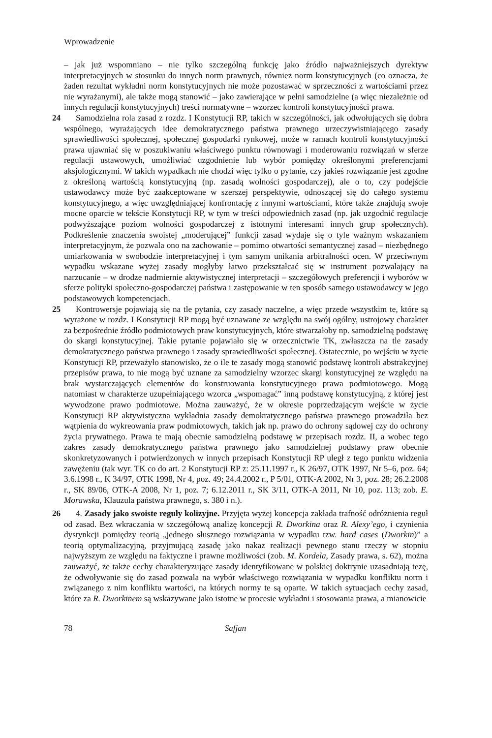Wprowadzenie
– jak już wspomniano – nie tylko szczególną funkcję jako źródło najważniejszych dyrektyw interpretacyjnych w stosunku do innych norm prawnych, również norm konstytucyjnych (co oznacza, że żaden rezultat wykładni norm konstytucyjnych nie może pozostawać w sprzeczności z wartościami przez nie wyrażanymi), ale także mogą stanowić – jako zawierające w pełni samodzielne (a więc niezależnie od innych regulacji konstytucyjnych) treści normatywne – wzorzec kontroli konstytucyjności prawa.
24 Samodzielna rola zasad z rozdz. I Konstytucji RP, takich w szczególności, jak odwołujących się dobra wspólnego, wyrażających idee demokratycznego państwa prawnego urzeczywistniającego zasady sprawiedliwości społecznej, społecznej gospodarki rynkowej, może w ramach kontroli konstytucyjności prawa ujawniać się w poszukiwaniu właściwego punktu równowagi i moderowaniu rozwiązań w sferze regulacji ustawowych, umożliwiać uzgodnienie lub wybór pomiędzy określonymi preferencjami aksjologicznymi. W takich wypadkach nie chodzi więc tylko o pytanie, czy jakieś rozwiązanie jest zgodne z określoną wartością konstytucyjną (np. zasadą wolności gospodarczej), ale o to, czy podejście ustawodawcy może być zaakceptowane w szerszej perspektywie, odnoszącej się do całego systemu konstytucyjnego, a więc uwzględniającej konfrontację z innymi wartościami, które także znajdują swoje mocne oparcie w tekście Konstytucji RP, w tym w treści odpowiednich zasad (np. jak uzgodnić regulacje podwyższające poziom wolności gospodarczej z istotnymi interesami innych grup społecznych). Podkreślenie znaczenia swoistej „moderującej” funkcji zasad wydaje się o tyle ważnym wskazaniem interpretacyjnym, że pozwala ono na zachowanie – pomimo otwartości semantycznej zasad – niezbędnego umiarkowania w swobodzie interpretacyjnej i tym samym unikania arbitralności ocen. W przeciwnym wypadku wskazane wyżej zasady mogłyby łatwo przekształcać się w instrument pozwalający na narzucanie – w drodze nadmiernie aktywistycznej interpretacji – szczegółowych preferencji i wyborów w sferze polityki społeczno-gospodarczej państwa i zastępowanie w ten sposób samego ustawodawcy w jego podstawowych kompetencjach.
25 Kontrowersje pojawiają się na tle pytania, czy zasady naczelne, a więc przede wszystkim te, które są wyrażone w rozdz. I Konstytucji RP mogą być uznawane ze względu na swój ogólny, ustrojowy charakter za bezpośrednie źródło podmiotowych praw konstytucyjnych, które stwarzałoby np. samodzielną podstawę do skargi konstytucyjnej. Takie pytanie pojawiało się w orzecznictwie TK, zwłaszcza na tle zasady demokratycznego państwa prawnego i zasady sprawiedliwości społecznej. Ostatecznie, po wejściu w życie Konstytucji RP, przeważyło stanowisko, że o ile te zasady mogą stanowić podstawę kontroli abstrakcyjnej przepisów prawa, to nie mogą być uznane za samodzielny wzorzec skargi konstytucyjnej ze względu na brak wystarczających elementów do konstruowania konstytucyjnego prawa podmiotowego. Mogą natomiast w charakterze uzupełniającego wzorca „wspomagać” inną podstawę konstytucyjną, z której jest wywodzone prawo podmiotowe. Można zauważyć, że w okresie poprzedzającym wejście w życie Konstytucji RP aktywistyczna wykładnia zasady demokratycznego państwa prawnego prowadziła bez wątpienia do wykreowania praw podmiotowych, takich jak np. prawo do ochrony sądowej czy do ochrony życia prywatnego. Prawa te mają obecnie samodzielną podstawę w przepisach rozdz. II, a wobec tego zakres zasady demokratycznego państwa prawnego jako samodzielnej podstawy praw obecnie skonkretyzowanych i potwierdzonych w innych przepisach Konstytucji RP uległ z tego punktu widzenia zawężeniu (tak wyr. TK co do art. 2 Konstytucji RP z: 25.11.1997 r., K 26/97, OTK 1997, Nr 5–6, poz. 64; 3.6.1998 r., K 34/97, OTK 1998, Nr 4, poz. 49; 24.4.2002 r., P 5/01, OTK-A 2002, Nr 3, poz. 28; 26.2.2008 r., SK 89/06, OTK-A 2008, Nr 1, poz. 7; 6.12.2011 r., SK 3/11, OTK-A 2011, Nr 10, poz. 113; zob. E. Morawska, Klauzula państwa prawnego, s. 380 i n.).
26 4. Zasady jako swoiste reguły kolizyjne. Przyjęta wyżej koncepcja zakłada trafność odróżnienia reguł od zasad. Bez wkraczania w szczegółową analizę koncepcji R. Dworkina oraz R. Alexy’ego, i czynienia dystynkcji pomiędzy teorią „jednego słusznego rozwiązania w wypadku tzw. hard cases (Dworkin)” a teorią optymalizacyjną, przyjmującą zasadę jako nakaz realizacji pewnego stanu rzeczy w stopniu najwyższym ze względu na faktyczne i prawne możliwości (zob. M. Kordela, Zasady prawa, s. 62), można zauważyć, że także cechy charakteryzujące zasady identyfikowane w polskiej doktrynie uzasadniają tezę, że odwoływanie się do zasad pozwala na wybór właściwego rozwiązania w wypadku konfliktu norm i związanego z nim konfliktu wartości, na których normy te są oparte. W takich sytuacjach cechy zasad, które za R. Dworkinem są wskazywane jako istotne w procesie wykładni i stosowania prawa, a mianowicie
78 Safjan